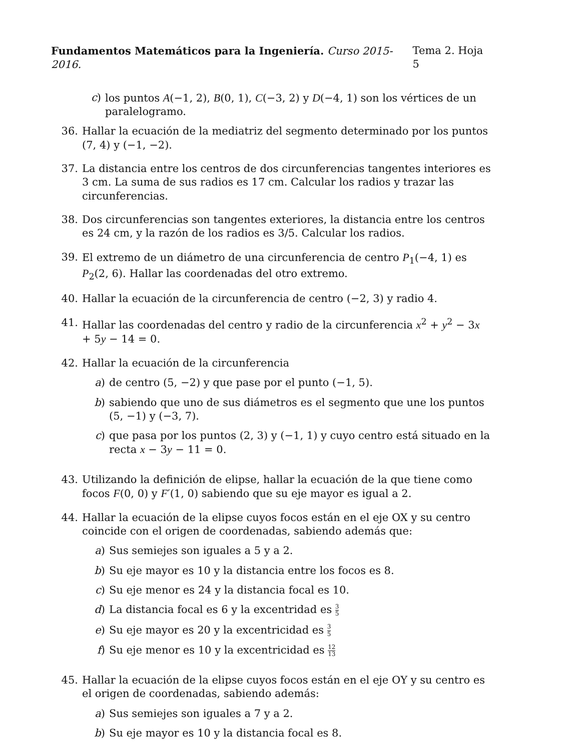Fundamentos Matemáticos para la Ingeniería. Curso 2015-2016.
Tema 2. Hoja 5
c) los puntos A(−1, 2), B(0, 1), C(−3, 2) y D(−4, 1) son los vértices de un paralelogramo.
36. Hallar la ecuación de la mediatriz del segmento determinado por los puntos (7, 4) y (−1, −2).
37. La distancia entre los centros de dos circunferencias tangentes interiores es 3 cm. La suma de sus radios es 17 cm. Calcular los radios y trazar las circunferencias.
38. Dos circunferencias son tangentes exteriores, la distancia entre los centros es 24 cm, y la razón de los radios es 3/5. Calcular los radios.
39. El extremo de un diámetro de una circunferencia de centro P<sub>1</sub>(−4, 1) es P<sub>2</sub>(2, 6). Hallar las coordenadas del otro extremo.
40. Hallar la ecuación de la circunferencia de centro (−2, 3) y radio 4.
41. Hallar las coordenadas del centro y radio de la circunferencia x<sup>2</sup> + y<sup>2</sup> − 3x + 5y − 14 = 0.
42. Hallar la ecuación de la circunferencia
a) de centro (5, −2) y que pase por el punto (−1, 5).
b) sabiendo que uno de sus diámetros es el segmento que une los puntos (5, −1) y (−3, 7).
c) que pasa por los puntos (2, 3) y (−1, 1) y cuyo centro está situado en la recta x − 3y − 11 = 0.
43. Utilizando la definición de elipse, hallar la ecuación de la que tiene como focos F(0, 0) y F′(1, 0) sabiendo que su eje mayor es igual a 2.
44. Hallar la ecuación de la elipse cuyos focos están en el eje OX y su centro coincide con el origen de coordenadas, sabiendo además que:
a) Sus semiejes son iguales a 5 y a 2.
b) Su eje mayor es 10 y la distancia entre los focos es 8.
c) Su eje menor es 24 y la distancia focal es 10.
d) La distancia focal es 6 y la excentridad es 3 5
e) Su eje mayor es 20 y la excentricidad es 3 5
f) Su eje menor es 10 y la excentricidad es 12 13
45. Hallar la ecuación de la elipse cuyos focos están en el eje OY y su centro es el origen de coordenadas, sabiendo además:
a) Sus semiejes son iguales a 7 y a 2.
b) Su eje mayor es 10 y la distancia focal es 8.